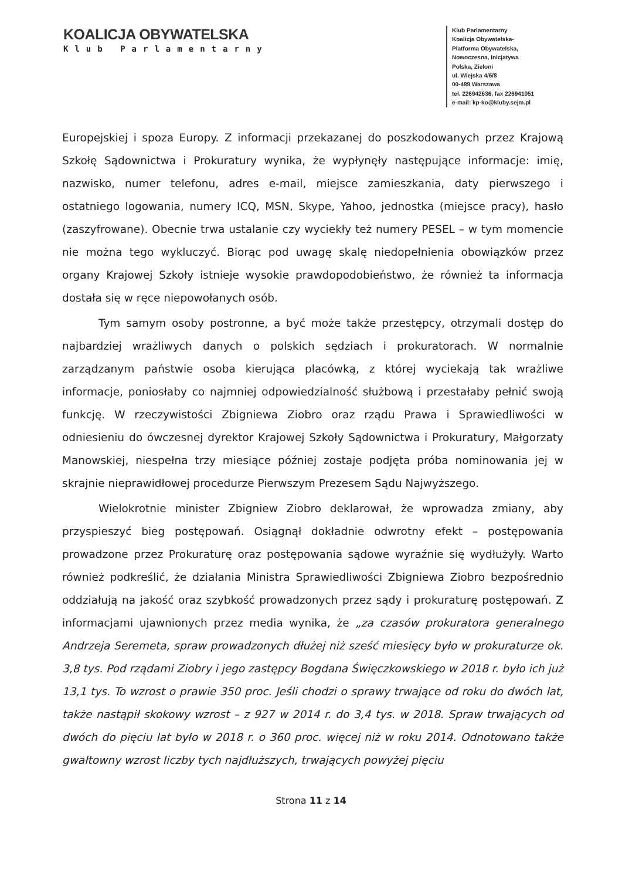KOALICJA OBYWATELSKA
Klub Parlamentarny
Klub Parlamentarny
Koalicja Obywatelska-
Platforma Obywatelska,
Nowoczesna, Inicjatywa
Polska, Zieloni
ul. Wiejska 4/6/8
00-489 Warszawa
tel. 226942636, fax 226941051
e-mail: kp-ko@kluby.sejm.pl
Europejskiej i spoza Europy. Z informacji przekazanej do poszkodowanych przez Krajową Szkołę Sądownictwa i Prokuratury wynika, że wypłynęły następujące informacje: imię, nazwisko, numer telefonu, adres e-mail, miejsce zamieszkania, daty pierwszego i ostatniego logowania, numery ICQ, MSN, Skype, Yahoo, jednostka (miejsce pracy), hasło (zaszyfrowane). Obecnie trwa ustalanie czy wyciekły też numery PESEL – w tym momencie nie można tego wykluczyć. Biorąc pod uwagę skalę niedopełnienia obowiązków przez organy Krajowej Szkoły istnieje wysokie prawdopodobieństwo, że również ta informacja dostała się w ręce niepowołanych osób.
Tym samym osoby postronne, a być może także przestępcy, otrzymali dostęp do najbardziej wrażliwych danych o polskich sędziach i prokuratorach. W normalnie zarządzanym państwie osoba kierująca placówką, z której wyciekają tak wrażliwe informacje, poniosłaby co najmniej odpowiedzialność służbową i przestałaby pełnić swoją funkcję. W rzeczywistości Zbigniewa Ziobro oraz rządu Prawa i Sprawiedliwości w odniesieniu do ówczesnej dyrektor Krajowej Szkoły Sądownictwa i Prokuratury, Małgorzaty Manowskiej, niespełna trzy miesiące później zostaje podjęta próba nominowania jej w skrajnie nieprawidłowej procedurze Pierwszym Prezesem Sądu Najwyższego.
Wielokrotnie minister Zbigniew Ziobro deklarował, że wprowadza zmiany, aby przyspieszyć bieg postępowań. Osiągnął dokładnie odwrotny efekt – postępowania prowadzone przez Prokuraturę oraz postępowania sądowe wyraźnie się wydłużyły. Warto również podkreślić, że działania Ministra Sprawiedliwości Zbigniewa Ziobro bezpośrednio oddziałują na jakość oraz szybkość prowadzonych przez sądy i prokuraturę postępowań. Z informacjami ujawnionych przez media wynika, że „za czasów prokuratora generalnego Andrzeja Seremeta, spraw prowadzonych dłużej niż sześć miesięcy było w prokuraturze ok. 3,8 tys. Pod rządami Ziobry i jego zastępcy Bogdana Święczkowskiego w 2018 r. było ich już 13,1 tys. To wzrost o prawie 350 proc. Jeśli chodzi o sprawy trwające od roku do dwóch lat, także nastąpił skokowy wzrost – z 927 w 2014 r. do 3,4 tys. w 2018. Spraw trwających od dwóch do pięciu lat było w 2018 r. o 360 proc. więcej niż w roku 2014. Odnotowano także gwałtowny wzrost liczby tych najdłuższych, trwających powyżej pięciu
Strona 11 z 14